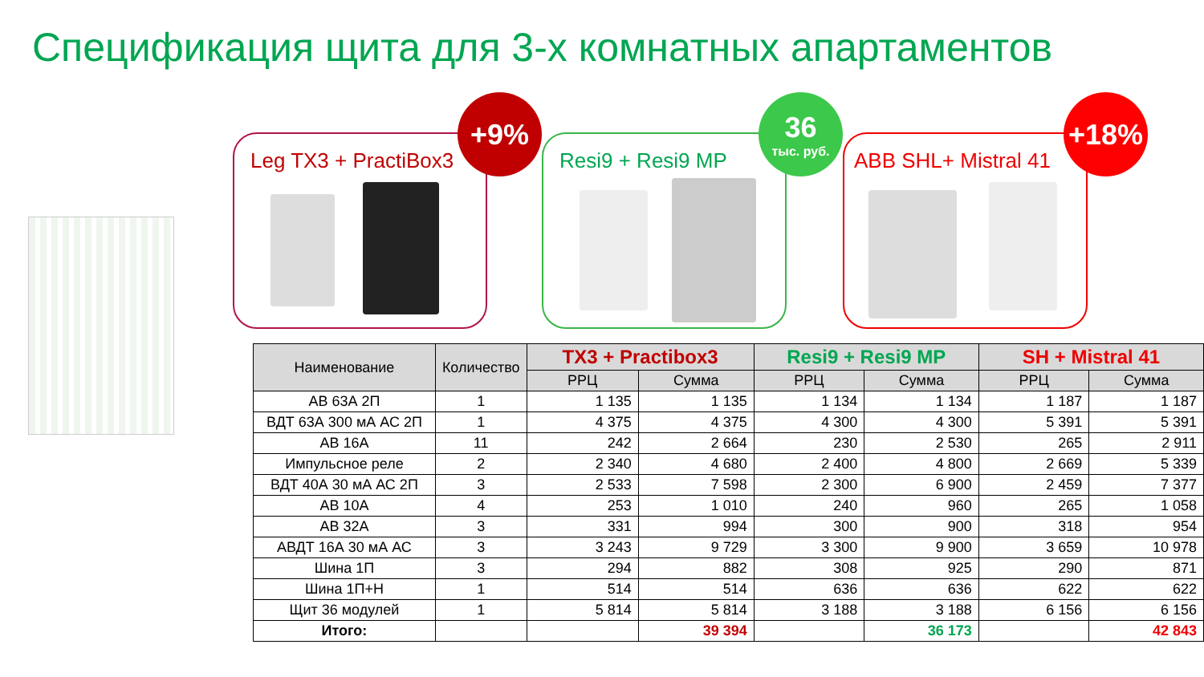Спецификация щита для 3-х комнатных апартаментов
Leg TX3 + PractiBox3
+9%
Resi9 + Resi9 MP
36
тыс. руб.
ABB SHL+ Mistral 41
+18%
| Наименование | Количество | TX3 + Practibox3 | | Resi9 + Resi9 MP | | SH + Mistral 41 | |
| --- | --- | --- | --- | --- | --- | --- | --- |
| | | РРЦ | Сумма | РРЦ | Сумма | РРЦ | Сумма |
| АВ 63А 2П | 1 | 1 135 | 1 135 | 1 134 | 1 134 | 1 187 | 1 187 |
| ВДТ 63А 300 мА АС 2П | 1 | 4 375 | 4 375 | 4 300 | 4 300 | 5 391 | 5 391 |
| АВ 16А | 11 | 242 | 2 664 | 230 | 2 530 | 265 | 2 911 |
| Импульсное реле | 2 | 2 340 | 4 680 | 2 400 | 4 800 | 2 669 | 5 339 |
| ВДТ 40А 30 мА АС 2П | 3 | 2 533 | 7 598 | 2 300 | 6 900 | 2 459 | 7 377 |
| АВ 10А | 4 | 253 | 1 010 | 240 | 960 | 265 | 1 058 |
| АВ 32А | 3 | 331 | 994 | 300 | 900 | 318 | 954 |
| АВДТ 16А 30 мА АС | 3 | 3 243 | 9 729 | 3 300 | 9 900 | 3 659 | 10 978 |
| Шина 1П | 3 | 294 | 882 | 308 | 925 | 290 | 871 |
| Шина 1П+Н | 1 | 514 | 514 | 636 | 636 | 622 | 622 |
| Щит 36 модулей | 1 | 5 814 | 5 814 | 3 188 | 3 188 | 6 156 | 6 156 |
| Итого: | | | 39 394 | | 36 173 | | 42 843 |